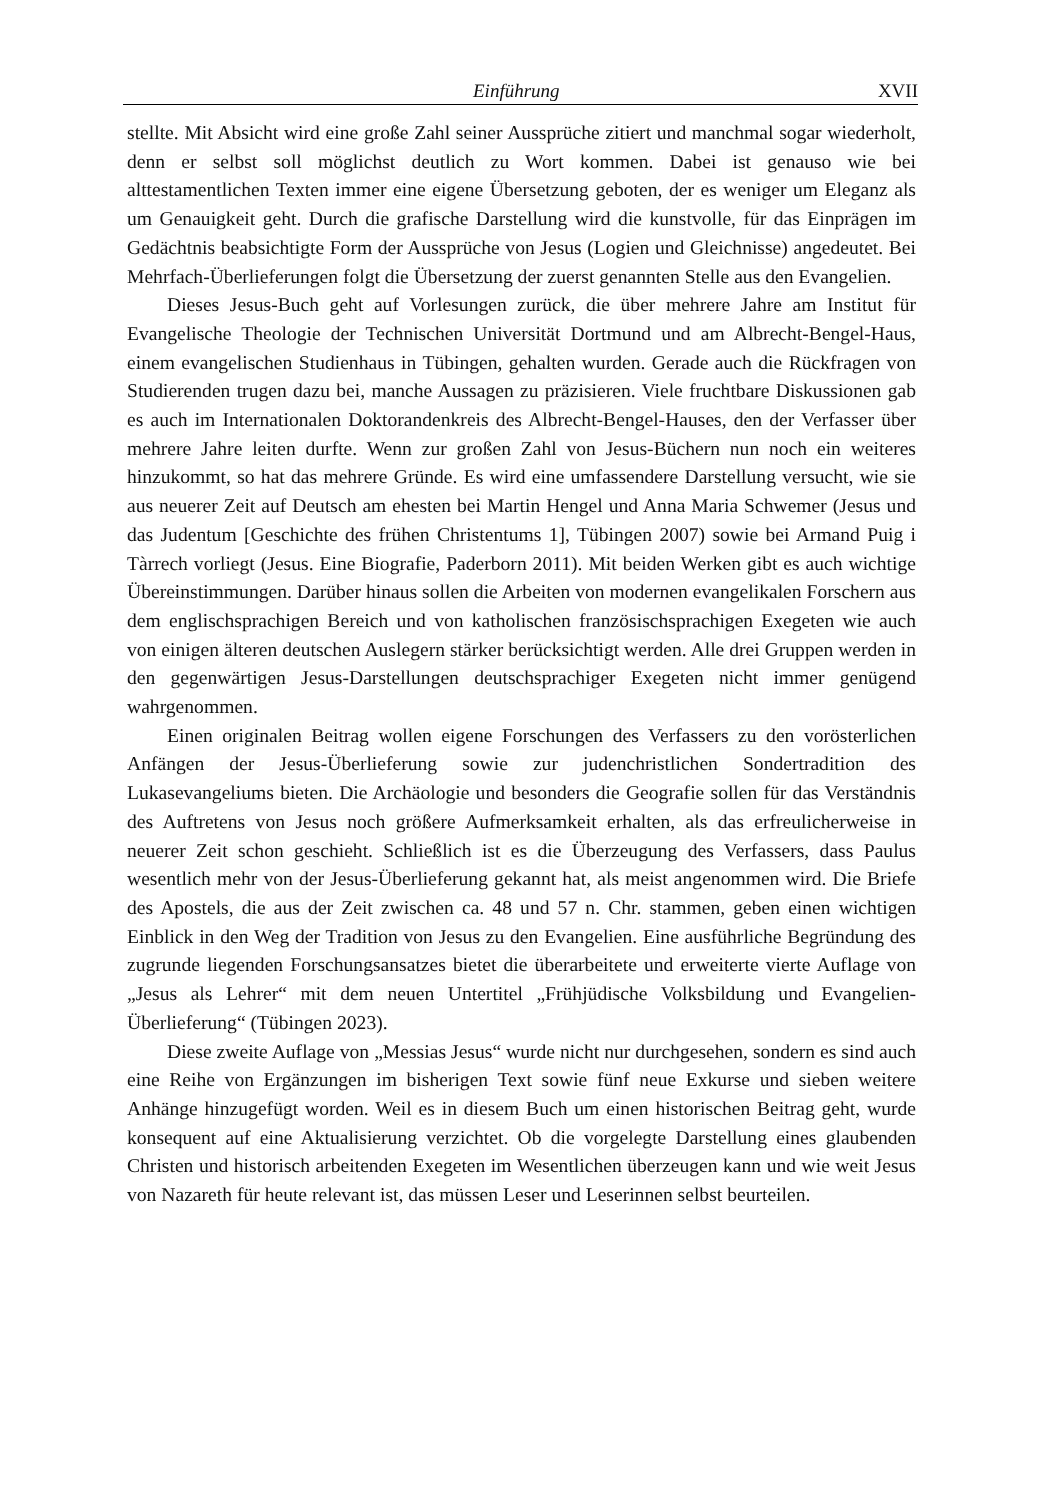Einführung XVII
stellte. Mit Absicht wird eine große Zahl seiner Aussprüche zitiert und manchmal sogar wiederholt, denn er selbst soll möglichst deutlich zu Wort kommen. Dabei ist genauso wie bei alttestamentlichen Texten immer eine eigene Übersetzung geboten, der es weniger um Eleganz als um Genauigkeit geht. Durch die grafische Darstellung wird die kunstvolle, für das Einprägen im Gedächtnis beabsichtigte Form der Aussprüche von Jesus (Logien und Gleichnisse) angedeutet. Bei Mehrfach-Überlieferungen folgt die Übersetzung der zuerst genannten Stelle aus den Evangelien.
Dieses Jesus-Buch geht auf Vorlesungen zurück, die über mehrere Jahre am Institut für Evangelische Theologie der Technischen Universität Dortmund und am Albrecht-Bengel-Haus, einem evangelischen Studienhaus in Tübingen, gehalten wurden. Gerade auch die Rückfragen von Studierenden trugen dazu bei, manche Aussagen zu präzisieren. Viele fruchtbare Diskussionen gab es auch im Internationalen Doktorandenkreis des Albrecht-Bengel-Hauses, den der Verfasser über mehrere Jahre leiten durfte. Wenn zur großen Zahl von Jesus-Büchern nun noch ein weiteres hinzukommt, so hat das mehrere Gründe. Es wird eine umfassendere Darstellung versucht, wie sie aus neuerer Zeit auf Deutsch am ehesten bei Martin Hengel und Anna Maria Schwemer (Jesus und das Judentum [Geschichte des frühen Christentums 1], Tübingen 2007) sowie bei Armand Puig i Tàrrech vorliegt (Jesus. Eine Biografie, Paderborn 2011). Mit beiden Werken gibt es auch wichtige Übereinstimmungen. Darüber hinaus sollen die Arbeiten von modernen evangelikalen Forschern aus dem englischsprachigen Bereich und von katholischen französischsprachigen Exegeten wie auch von einigen älteren deutschen Auslegern stärker berücksichtigt werden. Alle drei Gruppen werden in den gegenwärtigen Jesus-Darstellungen deutschsprachiger Exegeten nicht immer genügend wahrgenommen.
Einen originalen Beitrag wollen eigene Forschungen des Verfassers zu den vorösterlichen Anfängen der Jesus-Überlieferung sowie zur judenchristlichen Sondertradition des Lukasevangeliums bieten. Die Archäologie und besonders die Geografie sollen für das Verständnis des Auftretens von Jesus noch größere Aufmerksamkeit erhalten, als das erfreulicherweise in neuerer Zeit schon geschieht. Schließlich ist es die Überzeugung des Verfassers, dass Paulus wesentlich mehr von der Jesus-Überlieferung gekannt hat, als meist angenommen wird. Die Briefe des Apostels, die aus der Zeit zwischen ca. 48 und 57 n. Chr. stammen, geben einen wichtigen Einblick in den Weg der Tradition von Jesus zu den Evangelien. Eine ausführliche Begründung des zugrunde liegenden Forschungsansatzes bietet die überarbeitete und erweiterte vierte Auflage von „Jesus als Lehrer“ mit dem neuen Untertitel „Frühjüdische Volksbildung und Evangelien-Überlieferung“ (Tübingen 2023).
Diese zweite Auflage von „Messias Jesus“ wurde nicht nur durchgesehen, sondern es sind auch eine Reihe von Ergänzungen im bisherigen Text sowie fünf neue Exkurse und sieben weitere Anhänge hinzugefügt worden. Weil es in diesem Buch um einen historischen Beitrag geht, wurde konsequent auf eine Aktualisierung verzichtet. Ob die vorgelegte Darstellung eines glaubenden Christen und historisch arbeitenden Exegeten im Wesentlichen überzeugen kann und wie weit Jesus von Nazareth für heute relevant ist, das müssen Leser und Leserinnen selbst beurteilen.